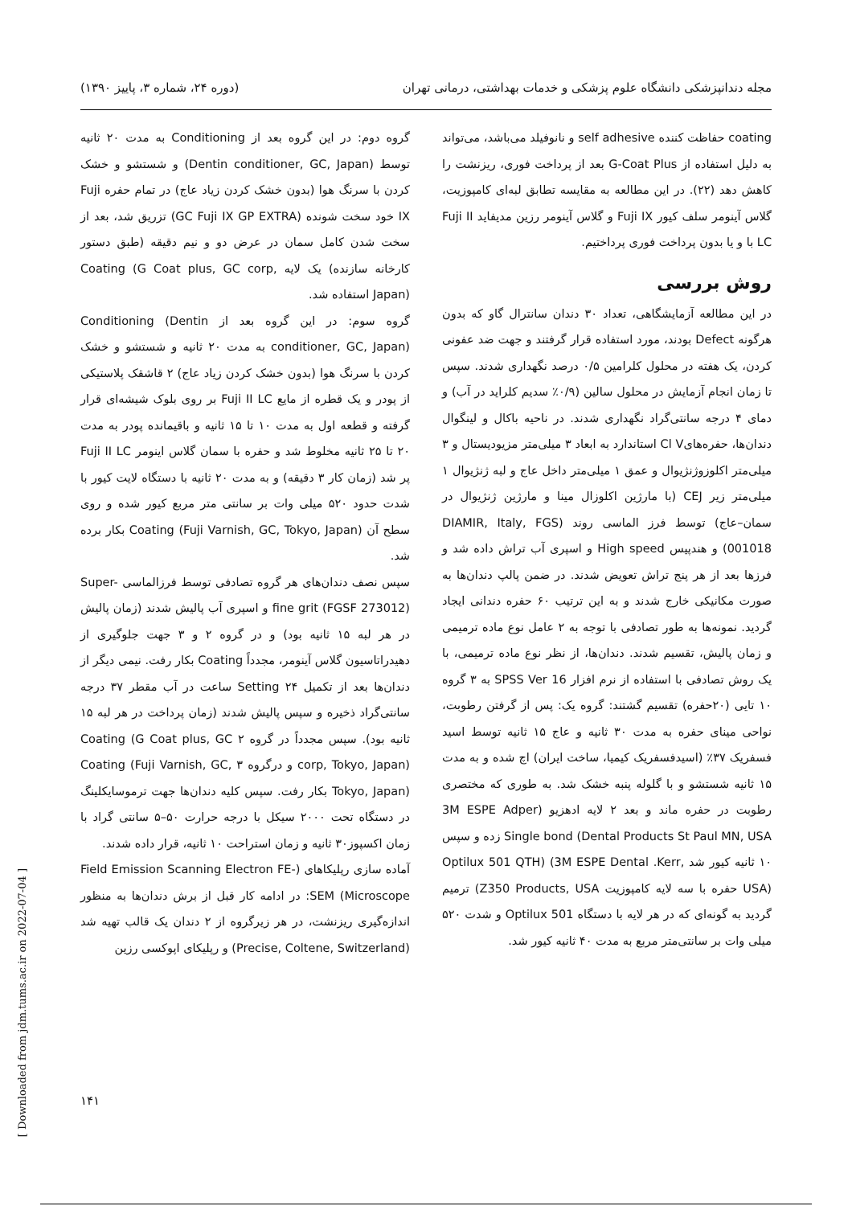مجله دندانپزشکی دانشگاه علوم پزشکی و خدمات بهداشتی، درمانی تهران (دوره ۲۴، شماره ۳، پاییز ۱۳۹۰)
coating حفاظت کننده self adhesive و نانوفیلد می‌باشد، می‌تواند به دلیل استفاده از G-Coat Plus بعد از پرداخت فوری، ریزنشت را کاهش دهد (۲۲). در این مطالعه به مقایسه تطابق لبه‌ای کامپوزیت، گلاس آینومر سلف کیور Fuji IX و گلاس آینومر رزین مدیفاید Fuji II LC با و یا بدون پرداخت فوری پرداختیم.
روش بررسی
در این مطالعه آزمایشگاهی، تعداد ۳۰ دندان سانترال گاو که بدون هرگونه Defect بودند، مورد استفاده قرار گرفتند و جهت ضد عفونی کردن، یک هفته در محلول کلرامین ۰/۵ درصد نگهداری شدند. سپس تا زمان انجام آزمایش در محلول سالین (۰/۹٪ سدیم کلراید در آب) و دمای ۴ درجه سانتی‌گراد نگهداری شدند. در ناحیه باکال و لینگوال دندان‌ها، حفره‌هایCl V استاندارد به ابعاد ۳ میلی‌متر مزیودیستال و ۳ میلی‌متر اکلوزوژنژیوال و عمق ۱ میلی‌متر داخل عاج و لبه ژنژیوال ۱ میلی‌متر زیر CEJ (با مارژین اکلوزال مینا و مارژین ژنژیوال در سمان–عاج) توسط فرز الماسی روند (DIAMIR, Italy, FGS 001018) و هندپیس High speed و اسپری آب تراش داده شد و فرزها بعد از هر پنج تراش تعویض شدند. در ضمن پالپ دندان‌ها به صورت مکانیکی خارج شدند و به این ترتیب ۶۰ حفره دندانی ایجاد گردید. نمونه‌ها به طور تصادفی با توجه به ۲ عامل نوع ماده ترمیمی و زمان پالیش، تقسیم شدند. دندان‌ها، از نظر نوع ماده ترمیمی، با یک روش تصادفی با استفاده از نرم افزار SPSS Ver 16 به ۳ گروه ۱۰ تایی (۲۰حفره) تقسیم گشتند: گروه یک: پس از گرفتن رطوبت، نواحی مینای حفره به مدت ۳۰ ثانیه و عاج ۱۵ ثانیه توسط اسید فسفریک ۳۷٪ (اسیدفسفریک کیمیا، ساخت ایران) اچ شده و به مدت ۱۵ ثانیه شستشو و با گلوله پنبه خشک شد. به طوری که مختصری رطوبت در حفره ماند و بعد ۲ لایه ادهزیو (3M ESPE Adper Dental Products St Paul MN, USA) Single bond زده و سپس ۱۰ ثانیه کیور شد Optilux 501 QTH) (3M ESPE Dental .Kerr, USA) حفره با سه لایه کامپوزیت Z350 Products, USA) ترمیم گردید به گونه‌ای که در هر لایه با دستگاه Optilux 501 و شدت ۵۲۰ میلی وات بر سانتی‌متر مربع به مدت ۴۰ ثانیه کیور شد.
گروه دوم: در این گروه بعد از Conditioning به مدت ۲۰ ثانیه توسط (Dentin conditioner, GC, Japan) و شستشو و خشک کردن با سرنگ هوا (بدون خشک کردن زیاد عاج) در تمام حفره Fuji IX خود سخت شونده (GC Fuji IX GP EXTRA) تزریق شد، بعد از سخت شدن کامل سمان در عرض دو و نیم دقیقه (طبق دستور کارخانه سازنده) یک لایه Coating (G Coat plus, GC corp, Japan) استفاده شد.
گروه سوم: در این گروه بعد از Conditioning (Dentin conditioner, GC, Japan) به مدت ۲۰ ثانیه و شستشو و خشک کردن با سرنگ هوا (بدون خشک کردن زیاد عاج) ۲ قاشقک پلاستیکی از پودر و یک قطره از مایع Fuji II LC بر روی بلوک شیشه‌ای قرار گرفته و قطعه اول به مدت ۱۰ تا ۱۵ ثانیه و باقیمانده پودر به مدت ۲۰ تا ۲۵ ثانیه مخلوط شد و حفره با سمان گلاس اینومر Fuji II LC پر شد (زمان کار ۳ دقیقه) و به مدت ۲۰ ثانیه با دستگاه لایت کیور با شدت حدود ۵۲۰ میلی وات بر سانتی متر مربع کیور شده و روی سطح آن Coating (Fuji Varnish, GC, Tokyo, Japan) بکار برده شد.
سپس نصف دندان‌های هر گروه تصادفی توسط فرزالماسی Super-fine grit (FGSF 273012) و اسپری آب پالیش شدند (زمان پالیش در هر لبه ۱۵ ثانیه بود) و در گروه ۲ و ۳ جهت جلوگیری از دهیدراتاسیون گلاس آینومر، مجدداً Coating بکار رفت. نیمی دیگر از دندان‌ها بعد از تکمیل Setting ۲۴ ساعت در آب مقطر ۳۷ درجه سانتی‌گراد ذخیره و سپس پالیش شدند (زمان پرداخت در هر لبه ۱۵ ثانیه بود). سپس مجدداً در گروه ۲ Coating (G Coat plus, GC corp, Tokyo, Japan) و درگروه ۳ Coating (Fuji Varnish, GC, Tokyo, Japan) بکار رفت. سپس کلیه دندان‌ها جهت ترموسایکلینگ در دستگاه تحت ۲۰۰۰ سیکل با درجه حرارت ۵۰–۵ سانتی گراد با زمان اکسپوز۳۰ ثانیه و زمان استراحت ۱۰ ثانیه، قرار داده شدند.
آماده سازی رپلیکاهای (Field Emission Scanning Electron FE-SEM (Microscope: در ادامه کار قبل از برش دندان‌ها به منظور اندازه‌گیری ریزنشت، در هر زیرگروه از ۲ دندان یک قالب تهیه شد (Precise, Coltene, Switzerland) و رپلیکای اپوکسی رزین
۱۴۱
[ Downloaded from jdm.tums.ac.ir on 2022-07-04 ]